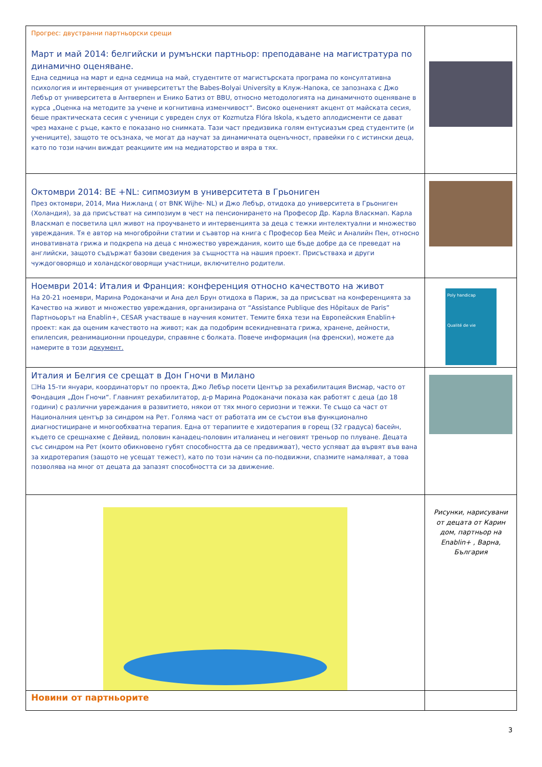| Прогрес: двустранни партньорски срещи Март и май 2014: белгийски и румънски партньор: преподаване на магистратура по динамично оценяване. Една седмица на март и една седмица на май, студентите от магистърската програма по консултативна психология и интервенция от университетът the Babes-Bolyai University в Клуж-Напока, се запознаха с Джо Лебър от университета в Антверпен и Енико Батиз от BBU, относно методологията на динамичното оценяване в курса „Оценка на методите за учене и когнитивна изменчивост“. Високо оценeният акцент от майската сесия, беше практическата сесия с ученици с увреден слух от Kozmutza Flóra Iskola, където аплодисменти се дават чрез махане с ръце, както е показано но снимката. Тази част предизвика голям ентусиазъм сред студентите (и учениците), защото те осъзнаха, че могат да научат за динамичната оценъчност, правейки го с истински деца, като по този начин виждат реакциите им на медиаторство и вяра в тях. | |
| Октомври 2014: BE +NL: сипмозиум в университета в Грьониген През октомври, 2014, Миа Нижланд ( от BNK Wijhe- NL) и Джо Лебър, отидоха до университета в Грьониген (Холандия), за да присъстват на симпозиум в чест на пенсионирането на Професор Др. Карла Власкмап. Карла Власкмап е посветила цял живот на проучването и интервенцията за деца с тежки интелектуални и множество увреждания. Тя е автор на многобройни статии и съавтор на книга с Професор Беа Мейс и Аналийн Пен, относно иновативната грижа и подкрепа на деца с множество увреждания, които ще бъде добре да се преведат на английски, защото съдържат базови сведения за същността на нашия проект. Присъстваха и други чуждоговорящо и холандскоговорящи участници, включително родители. | |
| Ноември 2014: Италия и Франция: конференция относно качеството на живот На 20-21 ноември, Марина Родоканачи и Ана дел Брун отидоха в Париж, за да присъсват на конференцията за Качество на живот и множество увреждания, организирана от “Assistance Publique des Hôpitaux de Paris” Партноьорът на Enablin+, CESAR участваше в научния комитет. Темите бяха тези на Европейския Enablin+ проект: как да оценим качеството на живот; как да подобрим всекидневната грижа, хранене, дейности, епилепсия, реанимационни процедури, справяне с болката. Повече информация (на френски), можете да намерите в този документ. | Poly handicap Qualité de vie |
| Италия и Белгия се срещат в Дон Гночи в Милано ☐На 15-ти януари, координаторът по проекта, Джо Лебър посети Център за рехабилитация Висмар, часто от Фондация „Дон Гночи“. Главният рехабилитатор, д-р Марина Родоканачи показа как работят с деца (до 18 години) с различни увреждания в развитието, някои от тях много сериозни и тежки. Те също са част от Националния център за синдром на Рет. Голяма част от работата им се състои във функционално диагностициране и многообхватна терапия. Една от терапиите е хидотерапия в горещ (32 градуса) басейн, където се срещнахме с Дейвид, половин канадец-половин италианец и неговият треньор по плуване. Децата със синдром на Рет (които обикновено губят способността да се предвижват), често успяват да вървят във вана за хидротерапия (защото не усещат тежест), като по този начин са по-подвижни, спазмите намаляват, а това позволява на мног от децата да запазят способността си за движение. | |
| | Рисунки, нарисувани от децата от Карин дом, партньор на Enablin+ , Варна, България |
| Новини от партньорите | |
3